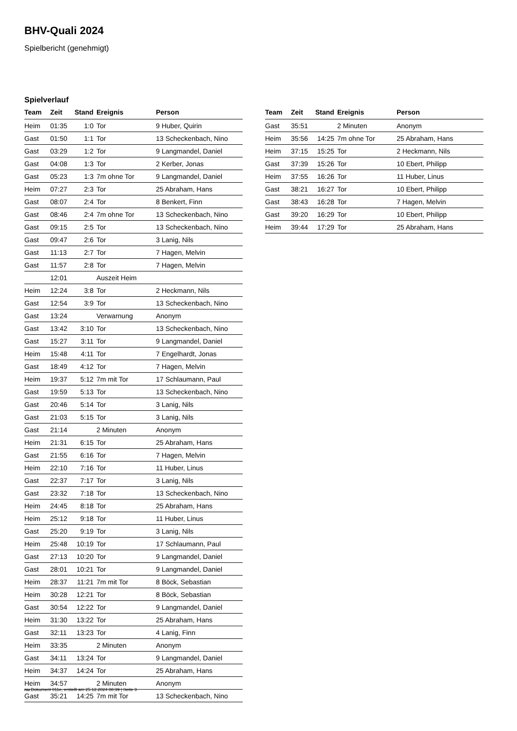BHV-Quali 2024
Spielbericht (genehmigt)
Spielverlauf
| Team | Zeit | Stand | Ereignis | Person |
| --- | --- | --- | --- | --- |
| Heim | 01:35 | 1:0 | Tor | 9 Huber, Quirin |
| Gast | 01:50 | 1:1 | Tor | 13 Scheckenbach, Nino |
| Gast | 03:29 | 1:2 | Tor | 9 Langmandel, Daniel |
| Gast | 04:08 | 1:3 | Tor | 2 Kerber, Jonas |
| Gast | 05:23 | 1:3 | 7m ohne Tor | 9 Langmandel, Daniel |
| Heim | 07:27 | 2:3 | Tor | 25 Abraham, Hans |
| Gast | 08:07 | 2:4 | Tor | 8 Benkert, Finn |
| Gast | 08:46 | 2:4 | 7m ohne Tor | 13 Scheckenbach, Nino |
| Gast | 09:15 | 2:5 | Tor | 13 Scheckenbach, Nino |
| Gast | 09:47 | 2:6 | Tor | 3 Lanig, Nils |
| Gast | 11:13 | 2:7 | Tor | 7 Hagen, Melvin |
| Gast | 11:57 | 2:8 | Tor | 7 Hagen, Melvin |
| | 12:01 | | Auszeit Heim | |
| Heim | 12:24 | 3:8 | Tor | 2 Heckmann, Nils |
| Gast | 12:54 | 3:9 | Tor | 13 Scheckenbach, Nino |
| Gast | 13:24 | | Verwarnung | Anonym |
| Gast | 13:42 | 3:10 | Tor | 13 Scheckenbach, Nino |
| Gast | 15:27 | 3:11 | Tor | 9 Langmandel, Daniel |
| Heim | 15:48 | 4:11 | Tor | 7 Engelhardt, Jonas |
| Gast | 18:49 | 4:12 | Tor | 7 Hagen, Melvin |
| Heim | 19:37 | 5:12 | 7m mit Tor | 17 Schlaumann, Paul |
| Gast | 19:59 | 5:13 | Tor | 13 Scheckenbach, Nino |
| Gast | 20:46 | 5:14 | Tor | 3 Lanig, Nils |
| Gast | 21:03 | 5:15 | Tor | 3 Lanig, Nils |
| Gast | 21:14 | | 2 Minuten | Anonym |
| Heim | 21:31 | 6:15 | Tor | 25 Abraham, Hans |
| Gast | 21:55 | 6:16 | Tor | 7 Hagen, Melvin |
| Heim | 22:10 | 7:16 | Tor | 11 Huber, Linus |
| Gast | 22:37 | 7:17 | Tor | 3 Lanig, Nils |
| Gast | 23:32 | 7:18 | Tor | 13 Scheckenbach, Nino |
| Heim | 24:45 | 8:18 | Tor | 25 Abraham, Hans |
| Heim | 25:12 | 9:18 | Tor | 11 Huber, Linus |
| Gast | 25:20 | 9:19 | Tor | 3 Lanig, Nils |
| Heim | 25:48 | 10:19 | Tor | 17 Schlaumann, Paul |
| Gast | 27:13 | 10:20 | Tor | 9 Langmandel, Daniel |
| Gast | 28:01 | 10:21 | Tor | 9 Langmandel, Daniel |
| Heim | 28:37 | 11:21 | 7m mit Tor | 8 Böck, Sebastian |
| Heim | 30:28 | 12:21 | Tor | 8 Böck, Sebastian |
| Gast | 30:54 | 12:22 | Tor | 9 Langmandel, Daniel |
| Heim | 31:30 | 13:22 | Tor | 25 Abraham, Hans |
| Gast | 32:11 | 13:23 | Tor | 4 Lanig, Finn |
| Heim | 33:35 | | 2 Minuten | Anonym |
| Gast | 34:11 | 13:24 | Tor | 9 Langmandel, Daniel |
| Heim | 34:37 | 14:24 | Tor | 25 Abraham, Hans |
| Heim | 34:57 | | 2 Minuten | Anonym |
| Gast | 35:21 | 14:25 | 7m mit Tor | 13 Scheckenbach, Nino |
| Team | Zeit | Stand | Ereignis | Person |
| --- | --- | --- | --- | --- |
| Gast | 35:51 | | 2 Minuten | Anonym |
| Heim | 35:56 | 14:25 | 7m ohne Tor | 25 Abraham, Hans |
| Heim | 37:15 | 15:25 | Tor | 2 Heckmann, Nils |
| Gast | 37:39 | 15:26 | Tor | 10 Ebert, Philipp |
| Heim | 37:55 | 16:26 | Tor | 11 Huber, Linus |
| Gast | 38:21 | 16:27 | Tor | 10 Ebert, Philipp |
| Gast | 38:43 | 16:28 | Tor | 7 Hagen, Melvin |
| Gast | 39:20 | 16:29 | Tor | 10 Ebert, Philipp |
| Heim | 39:44 | 17:29 | Tor | 25 Abraham, Hans |
nu.Dokument 011e, erstellt am 25.12.2024 08:39 | Seite 3